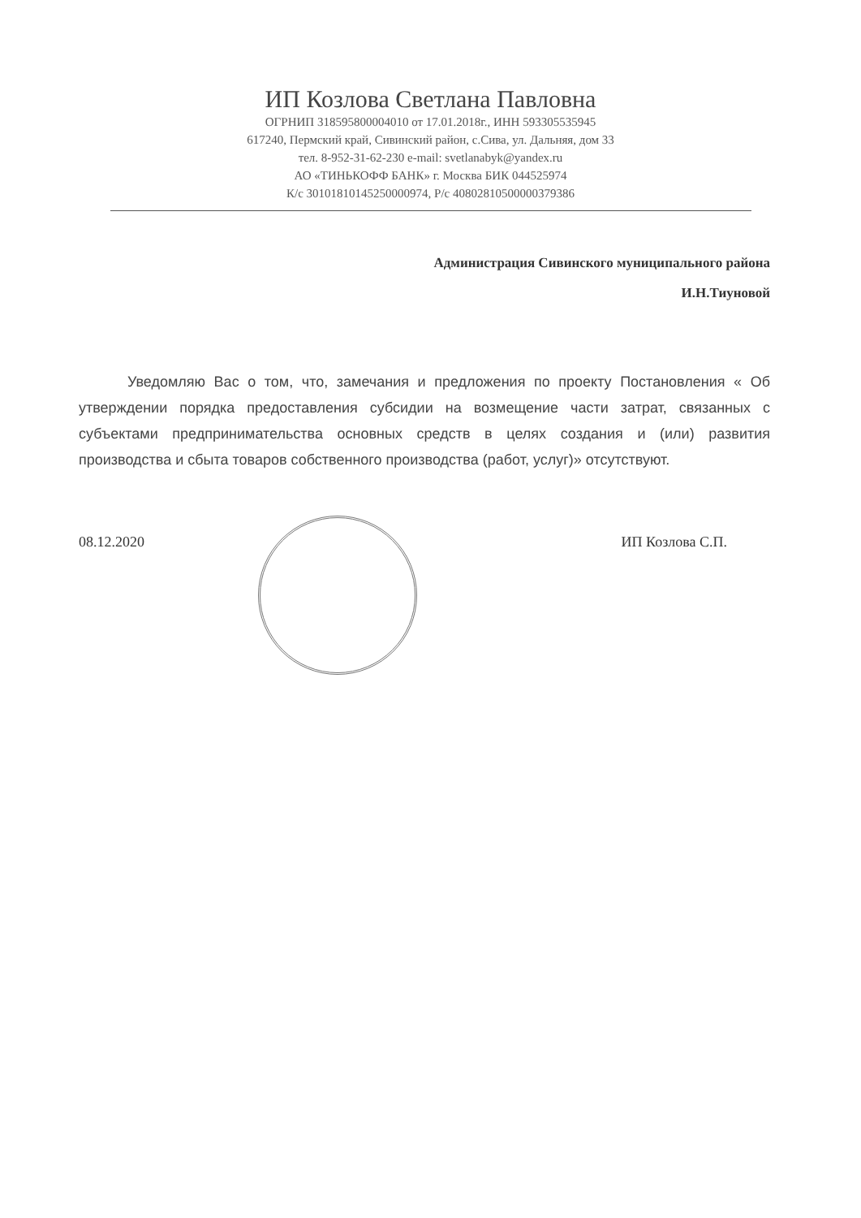ИП Козлова Светлана Павловна
ОГРНИП 318595800004010 от 17.01.2018г., ИНН 593305535945
617240, Пермский край, Сивинский район, с.Сива, ул. Дальняя, дом 33
тел. 8-952-31-62-230 e-mail: svetlanabyk@yandex.ru
АО «ТИНЬКОФФ БАНК» г. Москва БИК 044525974
К/с 30101810145250000974, Р/с 40802810500000379386
Администрация Сивинского муниципального района
И.Н.Тиуновой
Уведомляю Вас о том, что, замечания и предложения по проекту Постановления « Об утверждении порядка предоставления субсидии на возмещение части затрат, связанных с субъектами предпринимательства основных средств в целях создания и (или) развития производства и сбыта товаров собственного производства (работ, услуг)» отсутствуют.
08.12.2020 ИП Козлова С.П.